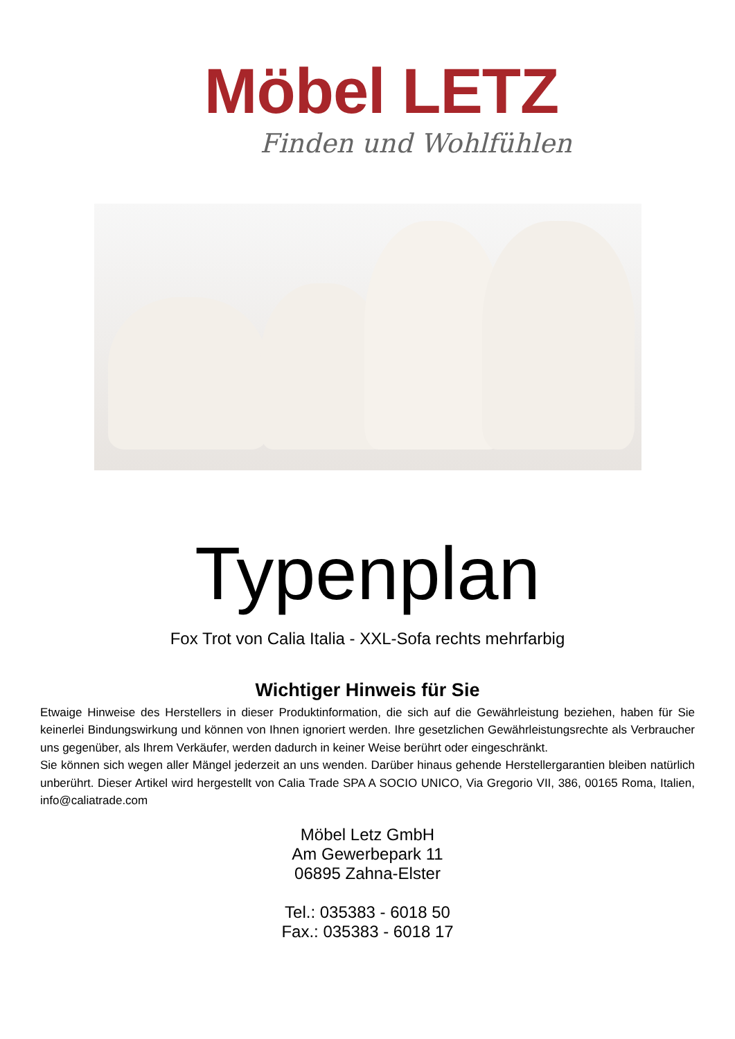Möbel LETZ
Finden und Wohlfühlen
Typenplan
Fox Trot von Calia Italia - XXL-Sofa rechts mehrfarbig
Wichtiger Hinweis für Sie
Etwaige Hinweise des Herstellers in dieser Produktinformation, die sich auf die Gewährleistung beziehen, haben für Sie keinerlei Bindungswirkung und können von Ihnen ignoriert werden. Ihre gesetzlichen Gewährleistungsrechte als Verbraucher uns gegenüber, als Ihrem Verkäufer, werden dadurch in keiner Weise berührt oder eingeschränkt.
Sie können sich wegen aller Mängel jederzeit an uns wenden. Darüber hinaus gehende Herstellergarantien bleiben natürlich unberührt. Dieser Artikel wird hergestellt von Calia Trade SPA A SOCIO UNICO, Via Gregorio VII, 386, 00165 Roma, Italien, info@caliatrade.com
Möbel Letz GmbH
Am Gewerbepark 11
06895 Zahna-Elster
Tel.: 035383 - 6018 50
Fax.: 035383 - 6018 17